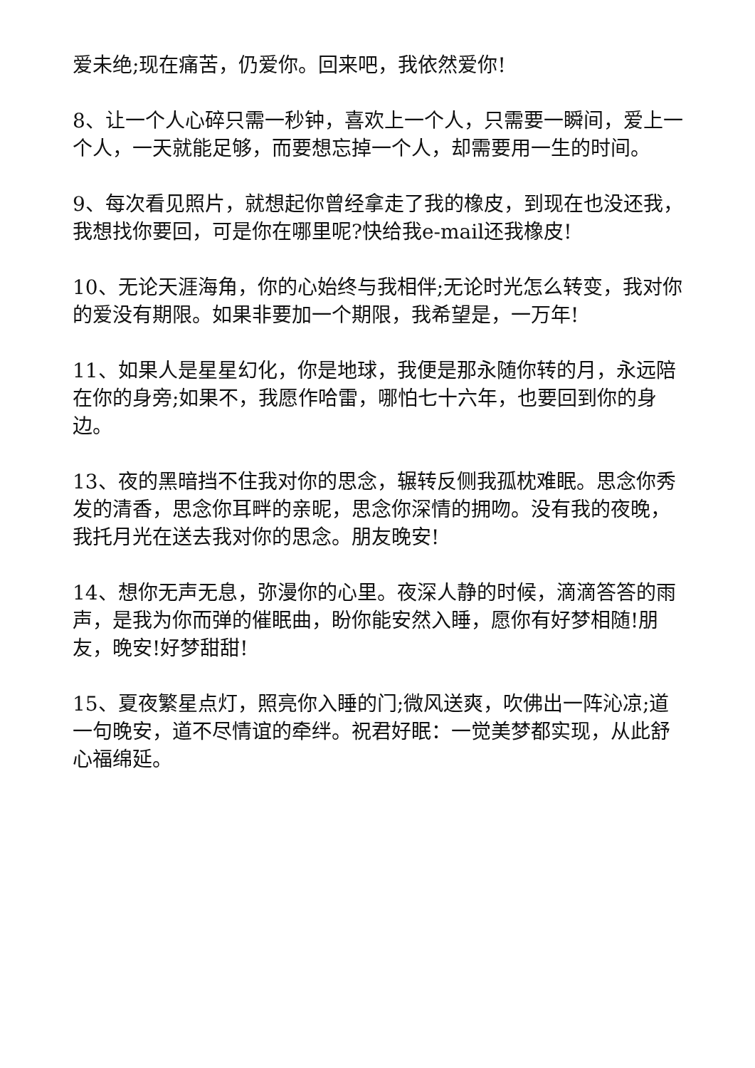爱未绝;现在痛苦，仍爱你。回来吧，我依然爱你!
8、让一个人心碎只需一秒钟，喜欢上一个人，只需要一瞬间，爱上一个人，一天就能足够，而要想忘掉一个人，却需要用一生的时间。
9、每次看见照片，就想起你曾经拿走了我的橡皮，到现在也没还我，我想找你要回，可是你在哪里呢?快给我e-mail还我橡皮!
10、无论天涯海角，你的心始终与我相伴;无论时光怎么转变，我对你的爱没有期限。如果非要加一个期限，我希望是，一万年!
11、如果人是星星幻化，你是地球，我便是那永随你转的月，永远陪在你的身旁;如果不，我愿作哈雷，哪怕七十六年，也要回到你的身边。
13、夜的黑暗挡不住我对你的思念，辗转反侧我孤枕难眠。思念你秀发的清香，思念你耳畔的亲昵，思念你深情的拥吻。没有我的夜晚，我托月光在送去我对你的思念。朋友晚安!
14、想你无声无息，弥漫你的心里。夜深人静的时候，滴滴答答的雨声，是我为你而弹的催眠曲，盼你能安然入睡，愿你有好梦相随!朋友，晚安!好梦甜甜!
15、夏夜繁星点灯，照亮你入睡的门;微风送爽，吹佛出一阵沁凉;道一句晚安，道不尽情谊的牵绊。祝君好眠：一觉美梦都实现，从此舒心福绵延。